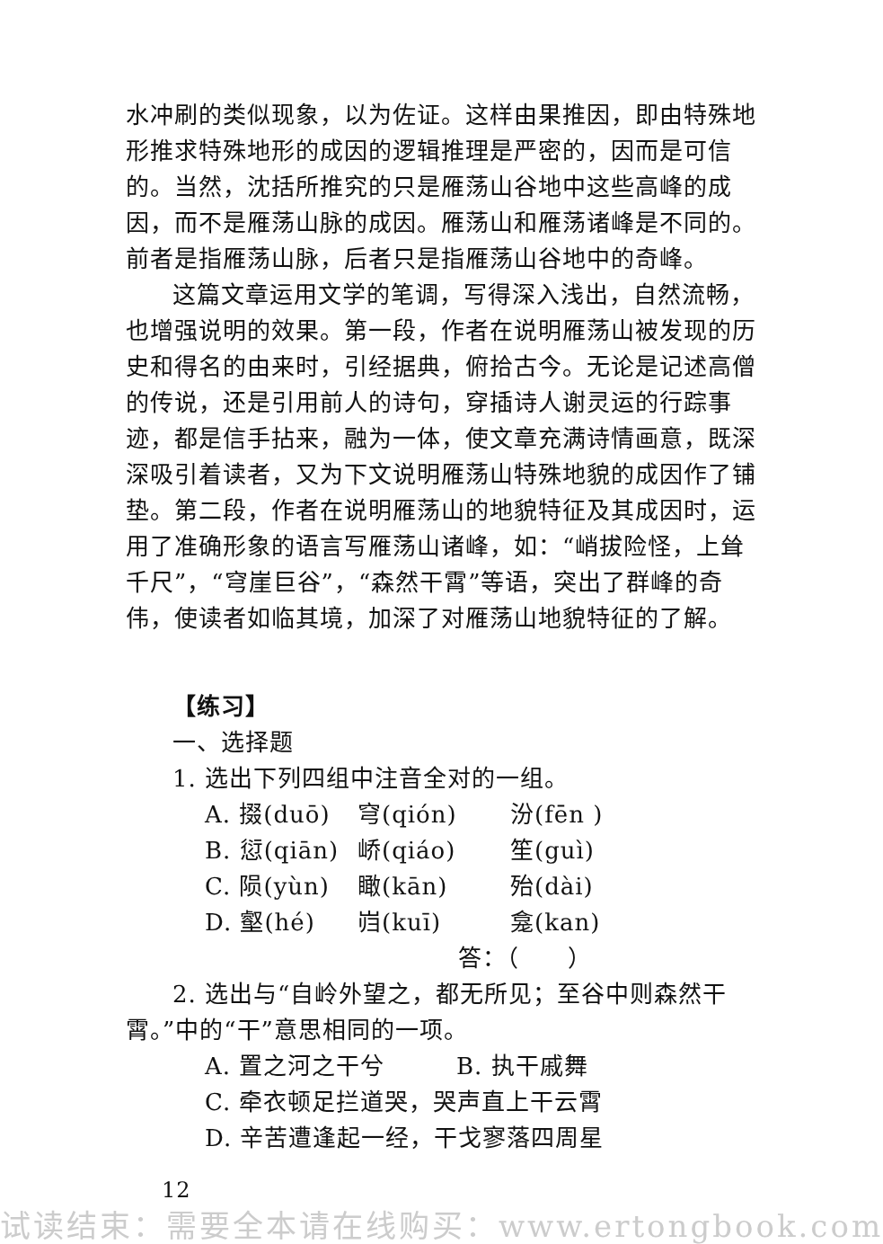水冲刷的类似现象，以为佐证。这样由果推因，即由特殊地形推求特殊地形的成因的逻辑推理是严密的，因而是可信的。当然，沈括所推究的只是雁荡山谷地中这些高峰的成因，而不是雁荡山脉的成因。雁荡山和雁荡诸峰是不同的。前者是指雁荡山脉，后者只是指雁荡山谷地中的奇峰。
这篇文章运用文学的笔调，写得深入浅出，自然流畅，也增强说明的效果。第一段，作者在说明雁荡山被发现的历史和得名的由来时，引经据典，俯拾古今。无论是记述高僧的传说，还是引用前人的诗句，穿插诗人谢灵运的行踪事迹，都是信手拈来，融为一体，使文章充满诗情画意，既深深吸引着读者，又为下文说明雁荡山特殊地貌的成因作了铺垫。第二段，作者在说明雁荡山的地貌特征及其成因时，运用了准确形象的语言写雁荡山诸峰，如：“峭拔险怪，上耸千尺”，“穹崖巨谷”，“森然干霄”等语，突出了群峰的奇伟，使读者如临其境，加深了对雁荡山地貌特征的了解。
【练习】
一、选择题
1. 选出下列四组中注音全对的一组。
A. 掇(duō) 穹(qión) 汾(fēn )
B. 愆(qiān) 峤(qiáo) 笙(guì)
C. 陨(yùn) 瞰(kān) 殆(dài)
D. 壑(hé) 岿(kuī) 龛(kan)
答：（　　）
2. 选出与“自岭外望之，都无所见；至谷中则森然干霄。”中的“干”意思相同的一项。
A. 置之河之干兮 B. 执干戚舞
C. 牵衣顿足拦道哭，哭声直上干云霄
D. 辛苦遭逢起一经，干戈寥落四周星
12
试读结束：需要全本请在线购买：www.ertongbook.com